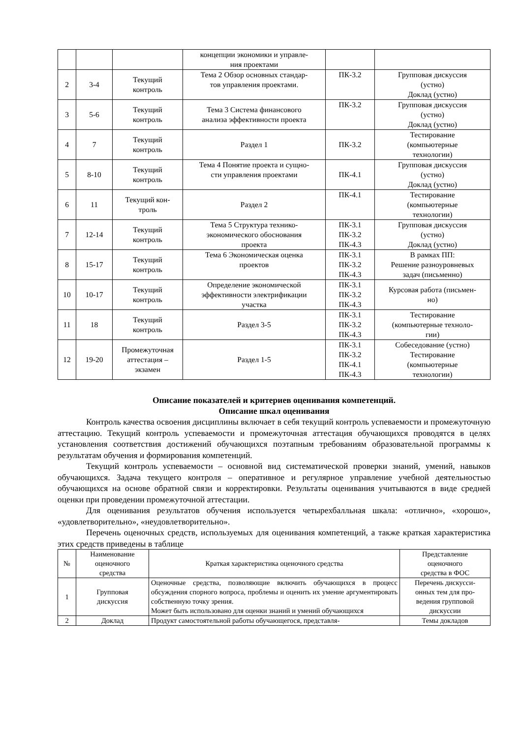| | | | концепции экономики и управле- ния проектами | | |
| 2 | 3-4 | Текущий контроль | Тема 2 Обзор основных стандар- тов управления проектами. | ПК-3.2 | Групповая дискуссия (устно) Доклад (устно) |
| 3 | 5-6 | Текущий контроль | Тема 3 Система финансового анализа эффективности проекта | ПК-3.2 | Групповая дискуссия (устно) Доклад (устно) |
| 4 | 7 | Текущий контроль | Раздел 1 | ПК-3.2 | Тестирование (компьютерные технологии) |
| 5 | 8-10 | Текущий контроль | Тема 4 Понятие проекта и сущно- сти управления проектами | ПК-4.1 | Групповая дискуссия (устно) Доклад (устно) |
| 6 | 11 | Текущий кон- троль | Раздел 2 | ПК-4.1 | Тестирование (компьютерные технологии) |
| 7 | 12-14 | Текущий контроль | Тема 5 Структура технико- экономического обоснования проекта | ПК-3.1 ПК-3.2 ПК-4.3 | Групповая дискуссия (устно) Доклад (устно) |
| 8 | 15-17 | Текущий контроль | Тема 6 Экономическая оценка проектов | ПК-3.1 ПК-3.2 ПК-4.3 | В рамках ПП: Решение разноуровневых задач (письменно) |
| 10 | 10-17 | Текущий контроль | Определение экономической эффективности электрификации участка | ПК-3.1 ПК-3.2 ПК-4.3 | Курсовая работа (письмен- но) |
| 11 | 18 | Текущий контроль | Раздел 3-5 | ПК-3.1 ПК-3.2 ПК-4.3 | Тестирование (компьютерные техноло- гии) |
| 12 | 19-20 | Промежуточная аттестация – экзамен | Раздел 1-5 | ПК-3.1 ПК-3.2 ПК-4.1 ПК-4.3 | Собеседование (устно) Тестирование (компьютерные технологии) |
Описание показателей и критериев оценивания компетенций.
Описание шкал оценивания
Контроль качества освоения дисциплины включает в себя текущий контроль успеваемости и промежуточную аттестацию. Текущий контроль успеваемости и промежуточная аттестация обучающихся проводятся в целях установления соответствия достижений обучающихся поэтапным требованиям образовательной программы к результатам обучения и формирования компетенций.
Текущий контроль успеваемости – основной вид систематической проверки знаний, умений, навыков обучающихся. Задача текущего контроля – оперативное и регулярное управление учебной деятельностью обучающихся на основе обратной связи и корректировки. Результаты оценивания учитываются в виде средней оценки при проведении промежуточной аттестации.
Для оценивания результатов обучения используется четырехбалльная шкала: «отлично», «хорошо», «удовлетворительно», «неудовлетворительно».
Перечень оценочных средств, используемых для оценивания компетенций, а также краткая характеристика этих средств приведены в таблице
| № | Наименование оценочного средства | Краткая характеристика оценочного средства | Представление оценочного средства в ФОС |
| --- | --- | --- | --- |
| 1 | Групповая дискуссия | Оценочные средства, позволяющие включить обучающихся в процесс обсуждения спорного вопроса, проблемы и оценить их умение аргументировать собственную точку зрения. Может быть использовано для оценки знаний и умений обучающихся | Перечень дискусси- онных тем для про- ведения групповой дискуссии |
| 2 | Доклад | Продукт самостоятельной работы обучающегося, представля- | Темы докладов |